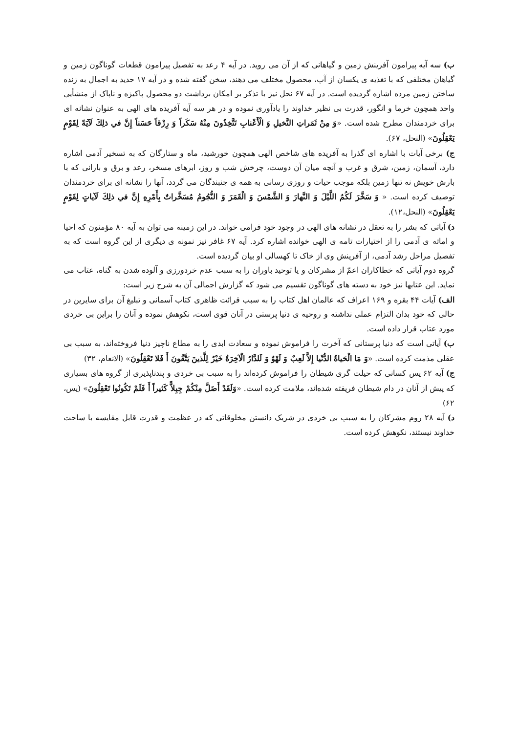ب) سه آیه پیرامون آفرینش زمین و گیاهانی که از آن می روید. در آیه ۴ رعد به تفصیل پیرامون قطعات گوناگون زمین و گیاهان مختلفی که با تغذیه ی یکسان از آب، محصول مختلف می دهند، سخن گفته شده و در آیه ۱۷ حدید به اجمال به زنده ساختن زمین مرده اشاره گردیده است. در آیه ۶۷ نحل نیز با تذکر بر امکان برداشت دو محصول پاکیزه و ناپاک از منشأیی واحد همچون خرما و انگور، قدرت بی نظیر خداوند را یادآوری نموده و در هر سه آیه آفریده های الهی به عنوان نشانه ای برای خردمندان مطرح شده است. «وَ مِنْ ثَمَراتِ النَّخيلِ وَ الْأَعْنابِ تَتَّخِذُونَ مِنْهُ سَكَراً وَ رِزْقاً حَسَناً إِنَّ في‏ ذلِكَ لَآيَةً لِقَوْمٍ يَعْقِلُونَ» (النحل، ۶۷).
ج) برخی آیات با اشاره ای گذرا به آفریده های شاخص الهی همچون خورشید، ماه و ستارگان که به تسخیر آدمی اشاره دارد، آسمان، زمین، شرق و غرب و آنچه میان آن دوست، چرخش شب و روز، ابرهای مسخر، رعد و برق و بارانی که با بارش خویش نه تنها زمین بلکه موجب حیات و روزی رسانی به همه ی جنبندگان می گردد، آنها را نشانه ای برای خردمندان توصیف کرده است. « وَ سَخَّرَ لَكُمُ اللَّيْلَ وَ النَّهارَ وَ الشَّمْسَ وَ الْقَمَرَ وَ النُّجُومُ مُسَخَّراتٌ بِأَمْرِهِ إِنَّ في‏ ذلِكَ لَآياتٍ لِقَوْمٍ يَعْقِلُونَ» (النحل،۱۲).
د) آیاتی که بشر را به تعقل در نشانه های الهی در وجود خود فرامی خواند. در این زمینه می توان به آیه ۸۰ مؤمنون که احیا و اماته ی آدمی را از اختیارات تامه ی الهی خوانده اشاره کرد. آیه ۶۷ غافر نیز نمونه ی دیگری از این گروه است که به تفصیل مراحل رشد آدمی، از آفرینش وی از خاک تا کهسالی او بیان گردیده است.
گروه دوم آیاتی که خطاکاران اعمّ از مشرکان و یا توحید باوران را به سبب عدم خردورزی و آلوده شدن به گناه، عتاب می نماید. این عتابها نیز خود به دسته های گوناگون تقسیم می شود که گزارش اجمالی آن به شرح زیر است:
الف) آیات ۴۴ بقره و ۱۶۹ اعراف که عالمان اهل کتاب را به سبب قرائت ظاهری کتاب آسمانی و تبلیغ آن برای سایرین در حالی که خود بدان التزام عملی نداشته و روحیه ی دنیا پرستی در آنان قوی است، نکوهش نموده و آنان را براین بی خردی مورد عتاب قرار داده است.
ب) آیاتی است که دنیا پرستانی که آخرت را فراموش نموده و سعادت ابدی را به مطاع ناچیز دنیا فروخته‌اند، به سبب بی عقلی مذمت کرده است. «وَ مَا الْحَياةُ الدُّنْيا إِلاَّ لَعِبٌ وَ لَهْوٌ وَ لَلدَّارُ الْآخِرَةُ خَيْرٌ لِلَّذينَ يَتَّقُونَ أَ فَلا تَعْقِلُونَ» (الانعام، ۳۲)
ج) آیه ۶۲ یس کسانی که حیلت گری شیطان را فراموش کرده‌اند را به سبب بی خردی و پندناپذیری از گروه های بسیاری که پیش از آنان در دام شیطان فریفته شده‌اند، ملامت کرده است. «وَلَقَدْ أَضَلَّ مِنْكُمْ جِبِلاًّ كَثيراً أَ فَلَمْ تَكُونُوا تَعْقِلُونَ» (یس، ۶۲)
د) آیه ۲۸ روم مشرکان را به سبب بی خردی در شریک دانستن مخلوقاتی که در عظمت و قدرت قابل مقایسه با ساحت خداوند نیستند، نکوهش کرده است.